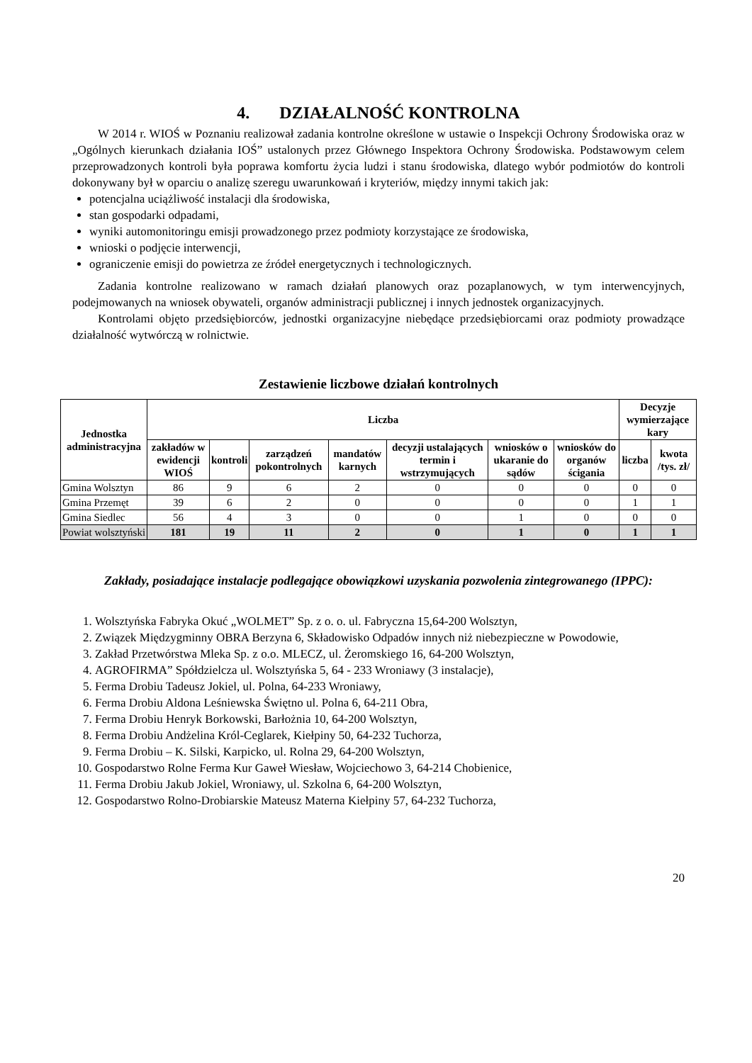4. DZIAŁALNOŚĆ KONTROLNA
W 2014 r. WIOŚ w Poznaniu realizował zadania kontrolne określone w ustawie o Inspekcji Ochrony Środowiska oraz w „Ogólnych kierunkach działania IOŚ” ustalonych przez Głównego Inspektora Ochrony Środowiska. Podstawowym celem przeprowadzonych kontroli była poprawa komfortu życia ludzi i stanu środowiska, dlatego wybór podmiotów do kontroli dokonywany był w oparciu o analizę szeregu uwarunkowań i kryteriów, między innymi takich jak:
potencjalna uciążliwość instalacji dla środowiska,
stan gospodarki odpadami,
wyniki automonitoringu emisji prowadzonego przez podmioty korzystające ze środowiska,
wnioski o podjęcie interwencji,
ograniczenie emisji do powietrza ze źródeł energetycznych i technologicznych.
Zadania kontrolne realizowano w ramach działań planowych oraz pozaplanowych, w tym interwencyjnych, podejmowanych na wniosek obywateli, organów administracji publicznej i innych jednostek organizacyjnych.
Kontrolami objęto przedsiębiorców, jednostki organizacyjne niebędące przedsiębiorcami oraz podmioty prowadzące działalność wytwórczą w rolnictwie.
Zestawienie liczbowe działań kontrolnych
| Jednostka administracyjna | Liczba | | | | | | | Decyzje wymierzające kary | |
| --- | --- | --- | --- | --- | --- | --- | --- | --- | --- |
| | zakładów w ewidencji WIOŚ | kontroli | zarządzeń pokontrolnych | mandatów karnych | decyzji ustalających termin i wstrzymujących | wniosków o ukaranie do sądów | wniosków do organów ścigania | liczba | kwota /tys. zł/ |
| Gmina Wolsztyn | 86 | 9 | 6 | 2 | 0 | 0 | 0 | 0 | 0 |
| Gmina Przemęt | 39 | 6 | 2 | 0 | 0 | 0 | 0 | 1 | 1 |
| Gmina Siedlec | 56 | 4 | 3 | 0 | 0 | 1 | 0 | 0 | 0 |
| Powiat wolsztyński | 181 | 19 | 11 | 2 | 0 | 1 | 0 | 1 | 1 |
Zakłady, posiadające instalacje podlegające obowiązkowi uzyskania pozwolenia zintegrowanego (IPPC):
1. Wolsztyńska Fabryka Okuć „WOLMET” Sp. z o. o. ul. Fabryczna 15,64-200 Wolsztyn,
2. Związek Międzygminny OBRA Berzyna 6, Składowisko Odpadów innych niż niebezpieczne w Powodowie,
3. Zakład Przetwórstwa Mleka Sp. z o.o. MLECZ, ul. Żeromskiego 16, 64-200 Wolsztyn,
4. AGROFIRMA” Spółdzielcza ul. Wolsztyńska 5, 64 - 233 Wroniawy (3 instalacje),
5. Ferma Drobiu Tadeusz Jokiel, ul. Polna, 64-233 Wroniawy,
6. Ferma Drobiu Aldona Leśniewska Świętno ul. Polna 6, 64-211 Obra,
7. Ferma Drobiu Henryk Borkowski, Barłożnia 10, 64-200 Wolsztyn,
8. Ferma Drobiu Andżelina Król-Ceglarek, Kiełpiny 50, 64-232 Tuchorza,
9. Ferma Drobiu – K. Silski, Karpicko, ul. Rolna 29, 64-200 Wolsztyn,
10. Gospodarstwo Rolne Ferma Kur Gaweł Wiesław, Wojciechowo 3, 64-214 Chobienice,
11. Ferma Drobiu Jakub Jokiel, Wroniawy, ul. Szkolna 6, 64-200 Wolsztyn,
12. Gospodarstwo Rolno-Drobiarskie Mateusz Materna Kiełpiny 57, 64-232 Tuchorza,
20